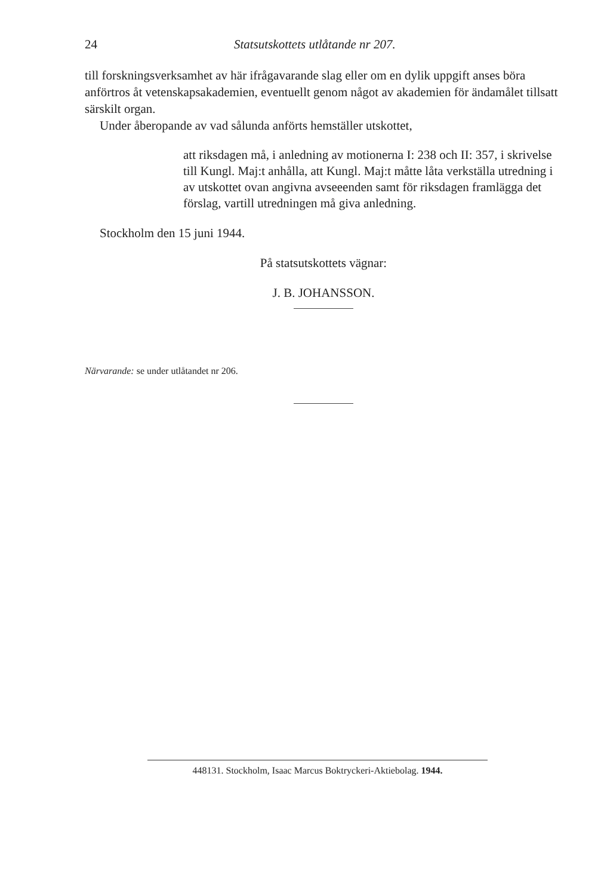24 Statsutskottets utlåtande nr 207.
till forskningsverksamhet av här ifrågavarande slag eller om en dylik uppgift anses böra anförtros åt vetenskapsakademien, eventuellt genom något av akademien för ändamålet tillsatt särskilt organ.
Under åberopande av vad sålunda anförts hemställer utskottet,
att riksdagen må, i anledning av motionerna I: 238 och II: 357, i skrivelse till Kungl. Maj:t anhålla, att Kungl. Maj:t måtte låta verkställa utredning i av utskottet ovan angivna avseeenden samt för riksdagen framlägga det förslag, vartill utredningen må giva anledning.
Stockholm den 15 juni 1944.
På statsutskottets vägnar:
J. B. JOHANSSON.
Närvarande: se under utlåtandet nr 206.
448131. Stockholm, Isaac Marcus Boktryckeri-Aktiebolag. 1944.